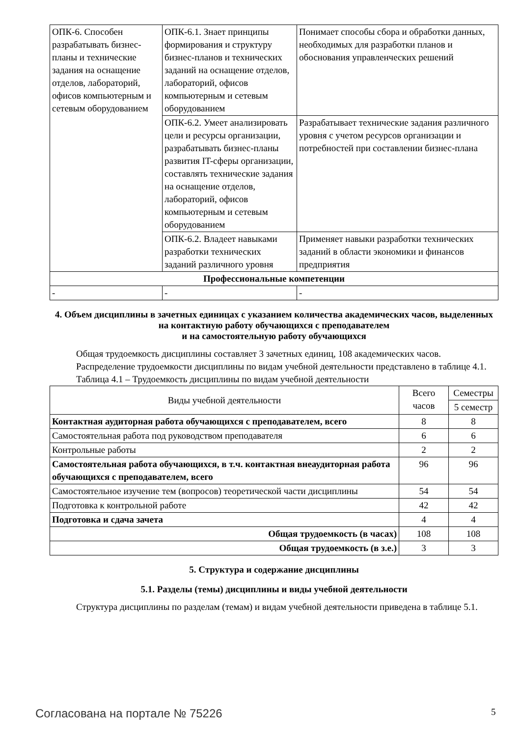| ОПК-6. Способен разрабатывать бизнес-планы и технические задания на оснащение отделов, лабораторий, офисов компьютерным и сетевым оборудованием | ОПК-6.1. Знает принципы формирования и структуру бизнес-планов и технических заданий на оснащение отделов, лабораторий, офисов компьютерным и сетевым оборудованием | Понимает способы сбора и обработки данных, необходимых для разработки планов и обоснования управленческих решений |
| | ОПК-6.2. Умеет анализировать цели и ресурсы организации, разрабатывать бизнес-планы развития IT-сферы организации, составлять технические задания на оснащение отделов, лабораторий, офисов компьютерным и сетевым оборудованием | Разрабатывает технические задания различного уровня с учетом ресурсов организации и потребностей при составлении бизнес-плана |
| | ОПК-6.2. Владеет навыками разработки технических заданий различного уровня | Применяет навыки разработки технических заданий в области экономики и финансов предприятия |
| Профессиональные компетенции | | |
| - | - | - |
4. Объем дисциплины в зачетных единицах с указанием количества академических часов, выделенных на контактную работу обучающихся с преподавателем
и на самостоятельную работу обучающихся
Общая трудоемкость дисциплины составляет 3 зачетных единиц, 108 академических часов.
Распределение трудоемкости дисциплины по видам учебной деятельности представлено в таблице 4.1.
Таблица 4.1 – Трудоемкость дисциплины по видам учебной деятельности
| Виды учебной деятельности | Всего часов | Семестры |
| --- | --- | --- |
| | | 5 семестр |
| Контактная аудиторная работа обучающихся с преподавателем, всего | 8 | 8 |
| Самостоятельная работа под руководством преподавателя | 6 | 6 |
| Контрольные работы | 2 | 2 |
| Самостоятельная работа обучающихся, в т.ч. контактная внеаудиторная работа обучающихся с преподавателем, всего | 96 | 96 |
| Самостоятельное изучение тем (вопросов) теоретической части дисциплины | 54 | 54 |
| Подготовка к контрольной работе | 42 | 42 |
| Подготовка и сдача зачета | 4 | 4 |
| Общая трудоемкость (в часах) | 108 | 108 |
| Общая трудоемкость (в з.е.) | 3 | 3 |
5. Структура и содержание дисциплины
5.1. Разделы (темы) дисциплины и виды учебной деятельности
Структура дисциплины по разделам (темам) и видам учебной деятельности приведена в таблице 5.1.
Согласована на портале № 75226 5